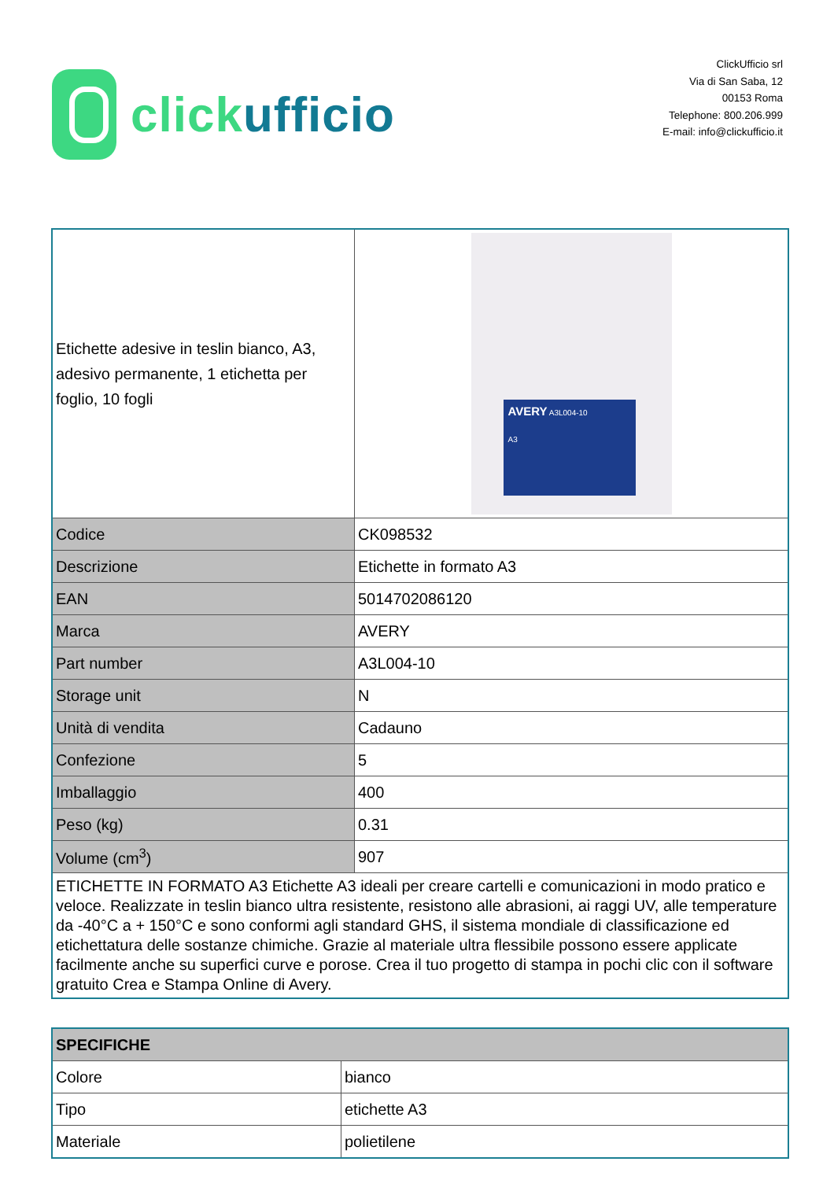click ufficio
ClickUfficio srl
Via di San Saba, 12
00153 Roma
Telephone: 800.206.999
E-mail: info@clickufficio.it
| Etichette adesive in teslin bianco, A3, adesivo permanente, 1 etichetta per foglio, 10 fogli | AVERY A3L004-10 A3 |
| Codice | CK098532 |
| Descrizione | Etichette in formato A3 |
| EAN | 5014702086120 |
| Marca | AVERY |
| Part number | A3L004-10 |
| Storage unit | N |
| Unità di vendita | Cadauno |
| Confezione | 5 |
| Imballaggio | 400 |
| Peso (kg) | 0.31 |
| Volume (cm<sup>3</sup>) | 907 |
| ETICHETTE IN FORMATO A3 Etichette A3 ideali per creare cartelli e comunicazioni in modo pratico e veloce. Realizzate in teslin bianco ultra resistente, resistono alle abrasioni, ai raggi UV, alle temperature da -40°C a + 150°C e sono conformi agli standard GHS, il sistema mondiale di classificazione ed etichettatura delle sostanze chimiche. Grazie al materiale ultra flessibile possono essere applicate facilmente anche su superfici curve e porose. Crea il tuo progetto di stampa in pochi clic con il software gratuito Crea e Stampa Online di Avery. | |
| SPECIFICHE | |
| --- | --- |
| Colore | bianco |
| Tipo | etichette A3 |
| Materiale | polietilene |